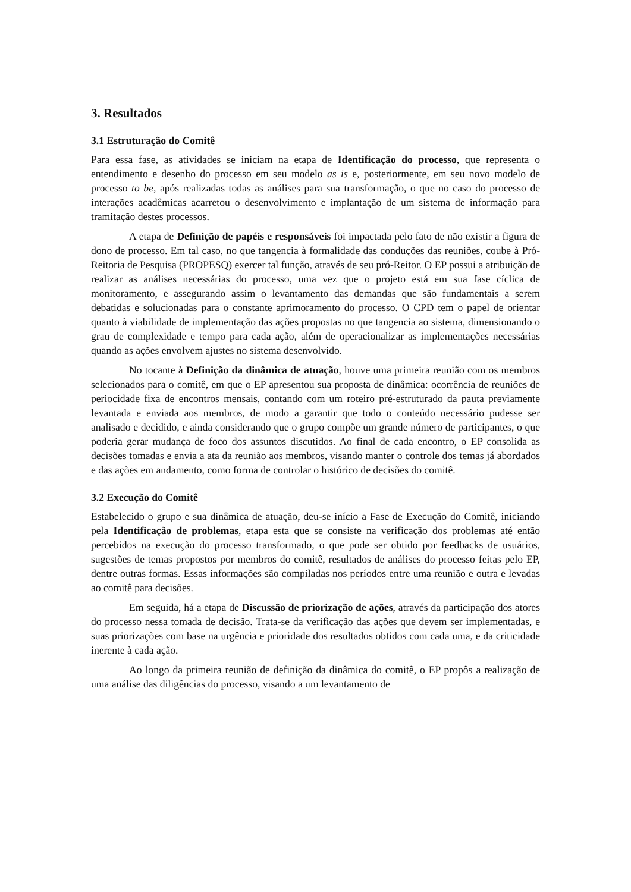3. Resultados
3.1 Estruturação do Comitê
Para essa fase, as atividades se iniciam na etapa de Identificação do processo, que representa o entendimento e desenho do processo em seu modelo as is e, posteriormente, em seu novo modelo de processo to be, após realizadas todas as análises para sua transformação, o que no caso do processo de interações acadêmicas acarretou o desenvolvimento e implantação de um sistema de informação para tramitação destes processos.
A etapa de Definição de papéis e responsáveis foi impactada pelo fato de não existir a figura de dono de processo. Em tal caso, no que tangencia à formalidade das conduções das reuniões, coube à Pró-Reitoria de Pesquisa (PROPESQ) exercer tal função, através de seu pró-Reitor. O EP possui a atribuição de realizar as análises necessárias do processo, uma vez que o projeto está em sua fase cíclica de monitoramento, e assegurando assim o levantamento das demandas que são fundamentais a serem debatidas e solucionadas para o constante aprimoramento do processo. O CPD tem o papel de orientar quanto à viabilidade de implementação das ações propostas no que tangencia ao sistema, dimensionando o grau de complexidade e tempo para cada ação, além de operacionalizar as implementações necessárias quando as ações envolvem ajustes no sistema desenvolvido.
No tocante à Definição da dinâmica de atuação, houve uma primeira reunião com os membros selecionados para o comitê, em que o EP apresentou sua proposta de dinâmica: ocorrência de reuniões de periocidade fixa de encontros mensais, contando com um roteiro pré-estruturado da pauta previamente levantada e enviada aos membros, de modo a garantir que todo o conteúdo necessário pudesse ser analisado e decidido, e ainda considerando que o grupo compõe um grande número de participantes, o que poderia gerar mudança de foco dos assuntos discutidos. Ao final de cada encontro, o EP consolida as decisões tomadas e envia a ata da reunião aos membros, visando manter o controle dos temas já abordados e das ações em andamento, como forma de controlar o histórico de decisões do comitê.
3.2 Execução do Comitê
Estabelecido o grupo e sua dinâmica de atuação, deu-se início a Fase de Execução do Comitê, iniciando pela Identificação de problemas, etapa esta que se consiste na verificação dos problemas até então percebidos na execução do processo transformado, o que pode ser obtido por feedbacks de usuários, sugestões de temas propostos por membros do comitê, resultados de análises do processo feitas pelo EP, dentre outras formas. Essas informações são compiladas nos períodos entre uma reunião e outra e levadas ao comitê para decisões.
Em seguida, há a etapa de Discussão de priorização de ações, através da participação dos atores do processo nessa tomada de decisão. Trata-se da verificação das ações que devem ser implementadas, e suas priorizações com base na urgência e prioridade dos resultados obtidos com cada uma, e da criticidade inerente à cada ação.
Ao longo da primeira reunião de definição da dinâmica do comitê, o EP propôs a realização de uma análise das diligências do processo, visando a um levantamento de